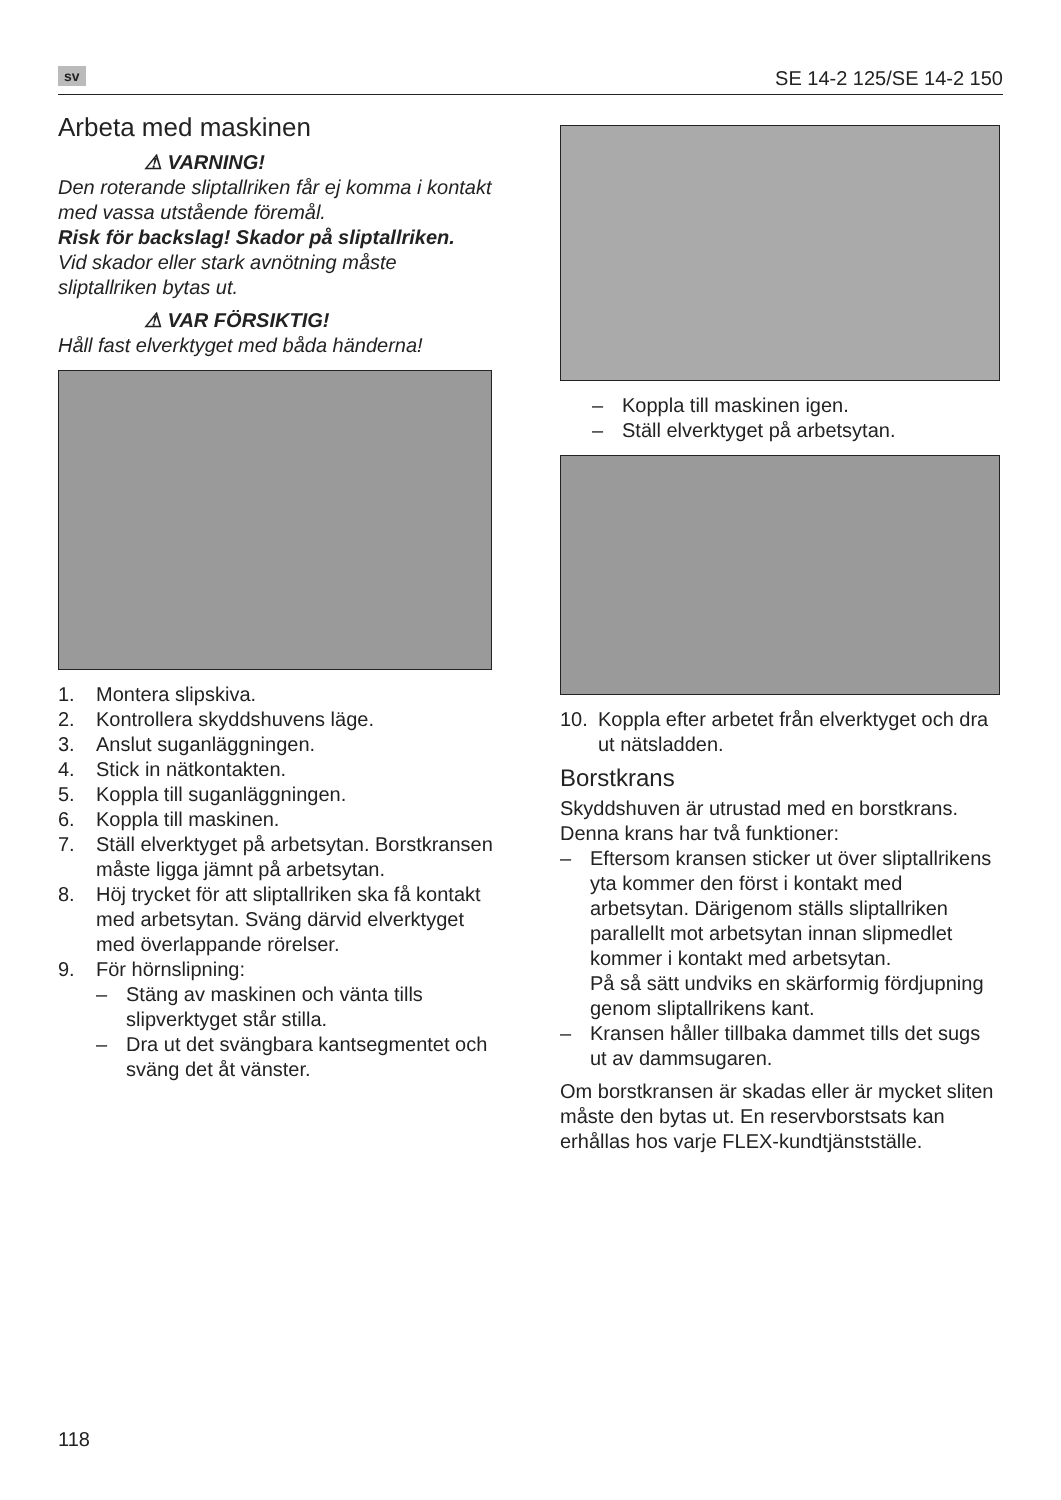sv SE 14-2 125/SE 14-2 150
Arbeta med maskinen
⚠ VARNING!
Den roterande sliptallriken får ej komma i kontakt med vassa utstående föremål.
Risk för backslag! Skador på sliptallriken.
Vid skador eller stark avnötning måste sliptallriken bytas ut.
⚠ VAR FÖRSIKTIG!
Håll fast elverktyget med båda händerna!
1. Montera slipskiva.
2. Kontrollera skyddshuvens läge.
3. Anslut suganläggningen.
4. Stick in nätkontakten.
5. Koppla till suganläggningen.
6. Koppla till maskinen.
7. Ställ elverktyget på arbetsytan. Borstkransen måste ligga jämnt på arbetsytan.
8. Höj trycket för att sliptallriken ska få kontakt med arbetsytan. Sväng därvid elverktyget med överlappande rörelser.
9. För hörnslipning:
– Stäng av maskinen och vänta tills slipverktyget står stilla.
– Dra ut det svängbara kantsegmentet och sväng det åt vänster.
– Koppla till maskinen igen.
– Ställ elverktyget på arbetsytan.
10. Koppla efter arbetet från elverktyget och dra ut nätsladden.
Borstkrans
Skyddshuven är utrustad med en borstkrans. Denna krans har två funktioner:
– Eftersom kransen sticker ut över sliptallrikens yta kommer den först i kontakt med arbetsytan. Därigenom ställs sliptallriken parallellt mot arbetsytan innan slipmedlet kommer i kontakt med arbetsytan.
På så sätt undviks en skärformig fördjupning genom sliptallrikens kant.
– Kransen håller tillbaka dammet tills det sugs ut av dammsugaren.
Om borstkransen är skadas eller är mycket sliten måste den bytas ut. En reservborstsats kan erhållas hos varje FLEX-kundtjänstställe.
118